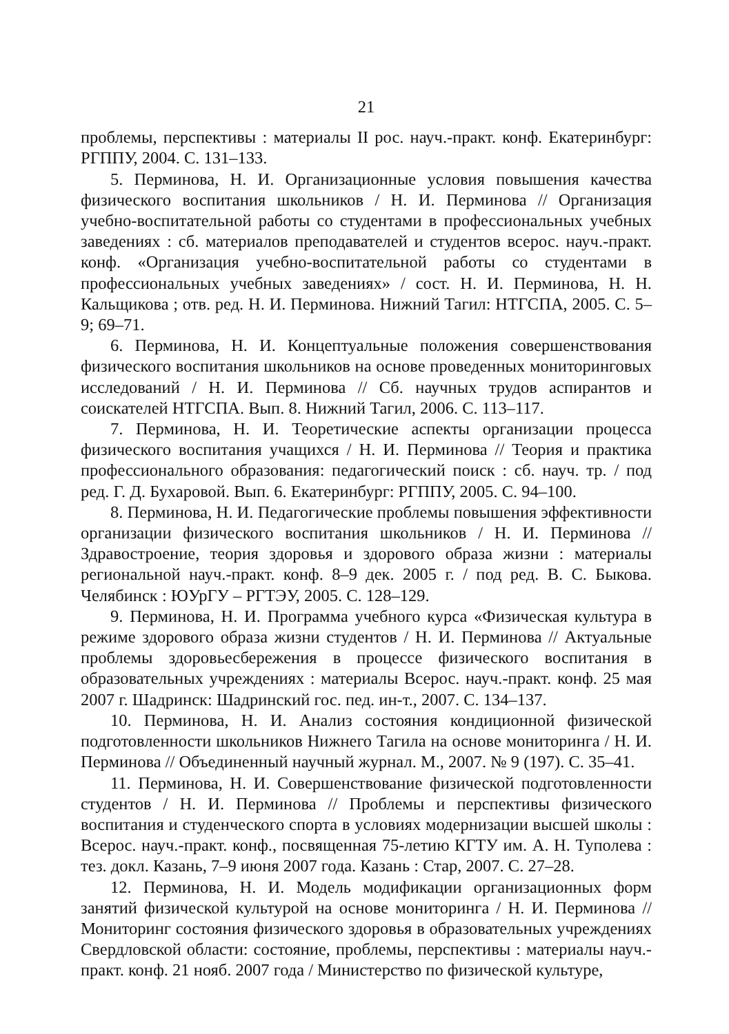21
проблемы, перспективы : материалы II рос. науч.-практ. конф. Екатеринбург: РГППУ, 2004. С. 131–133.
5. Перминова, Н. И. Организационные условия повышения качества физического воспитания школьников / Н. И. Перминова // Организация учебно-воспитательной работы со студентами в профессиональных учебных заведениях : сб. материалов преподавателей и студентов всерос. науч.-практ. конф. «Организация учебно-воспитательной работы со студентами в профессиональных учебных заведениях» / сост. Н. И. Перминова, Н. Н. Кальщикова ; отв. ред. Н. И. Перминова. Нижний Тагил: НТГСПА, 2005. С. 5–9; 69–71.
6. Перминова, Н. И. Концептуальные положения совершенствования физического воспитания школьников на основе проведенных мониторинговых исследований / Н. И. Перминова // Сб. научных трудов аспирантов и соискателей НТГСПА. Вып. 8. Нижний Тагил, 2006. С. 113–117.
7. Перминова, Н. И. Теоретические аспекты организации процесса физического воспитания учащихся / Н. И. Перминова // Теория и практика профессионального образования: педагогический поиск : сб. науч. тр. / под ред. Г. Д. Бухаровой. Вып. 6. Екатеринбург: РГППУ, 2005. С. 94–100.
8. Перминова, Н. И. Педагогические проблемы повышения эффективности организации физического воспитания школьников / Н. И. Перминова // Здравостроение, теория здоровья и здорового образа жизни : материалы региональной науч.-практ. конф. 8–9 дек. 2005 г. / под ред. В. С. Быкова. Челябинск : ЮУрГУ – РГТЭУ, 2005. С. 128–129.
9. Перминова, Н. И. Программа учебного курса «Физическая культура в режиме здорового образа жизни студентов / Н. И. Перминова // Актуальные проблемы здоровьесбережения в процессе физического воспитания в образовательных учреждениях : материалы Всерос. науч.-практ. конф. 25 мая 2007 г. Шадринск: Шадринский гос. пед. ин-т., 2007. С. 134–137.
10. Перминова, Н. И. Анализ состояния кондиционной физической подготовленности школьников Нижнего Тагила на основе мониторинга / Н. И. Перминова // Объединенный научный журнал. М., 2007. № 9 (197). С. 35–41.
11. Перминова, Н. И. Совершенствование физической подготовленности студентов / Н. И. Перминова // Проблемы и перспективы физического воспитания и студенческого спорта в условиях модернизации высшей школы : Всерос. науч.-практ. конф., посвященная 75-летию КГТУ им. А. Н. Туполева : тез. докл. Казань, 7–9 июня 2007 года. Казань : Стар, 2007. С. 27–28.
12. Перминова, Н. И. Модель модификации организационных форм занятий физической культурой на основе мониторинга / Н. И. Перминова // Мониторинг состояния физического здоровья в образовательных учреждениях Свердловской области: состояние, проблемы, перспективы : материалы науч.-практ. конф. 21 нояб. 2007 года / Министерство по физической культуре,